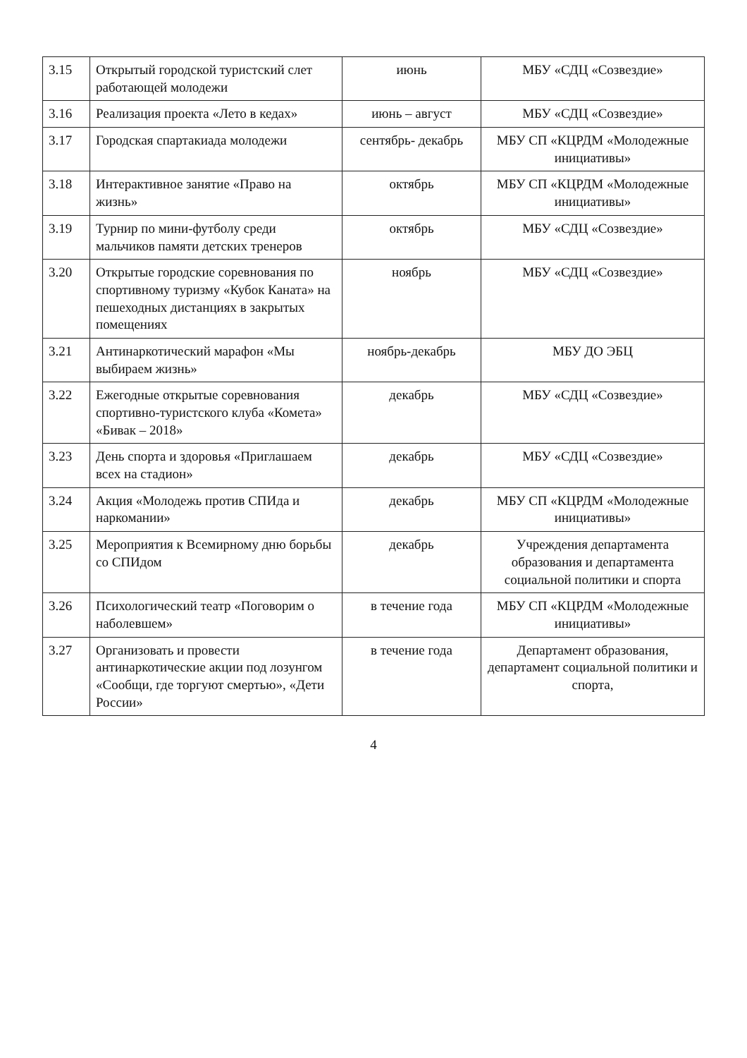| 3.15 | Открытый городской туристский слет работающей молодежи | июнь | МБУ «СДЦ «Созвездие» |
| 3.16 | Реализация проекта «Лето в кедах» | июнь – август | МБУ «СДЦ «Созвездие» |
| 3.17 | Городская спартакиада молодежи | сентябрь- декабрь | МБУ СП «КЦРДМ «Молодежные инициативы» |
| 3.18 | Интерактивное занятие «Право на жизнь» | октябрь | МБУ СП «КЦРДМ «Молодежные инициативы» |
| 3.19 | Турнир по мини-футболу среди мальчиков памяти детских тренеров | октябрь | МБУ «СДЦ «Созвездие» |
| 3.20 | Открытые городские соревнования по спортивному туризму «Кубок Каната» на пешеходных дистанциях в закрытых помещениях | ноябрь | МБУ «СДЦ «Созвездие» |
| 3.21 | Антинаркотический марафон «Мы выбираем жизнь» | ноябрь-декабрь | МБУ ДО ЭБЦ |
| 3.22 | Ежегодные открытые соревнования спортивно-туристского клуба «Комета» «Бивак – 2018» | декабрь | МБУ «СДЦ «Созвездие» |
| 3.23 | День спорта и здоровья «Приглашаем всех на стадион» | декабрь | МБУ «СДЦ «Созвездие» |
| 3.24 | Акция «Молодежь против СПИда и наркомании» | декабрь | МБУ СП «КЦРДМ «Молодежные инициативы» |
| 3.25 | Мероприятия к Всемирному дню борьбы со СПИдом | декабрь | Учреждения департамента образования и департамента социальной политики и спорта |
| 3.26 | Психологический театр «Поговорим о наболевшем» | в течение года | МБУ СП «КЦРДМ «Молодежные инициативы» |
| 3.27 | Организовать и провести антинаркотические акции под лозунгом «Сообщи, где торгуют смертью», «Дети России» | в течение года | Департамент образования, департамент социальной политики и спорта, |
4